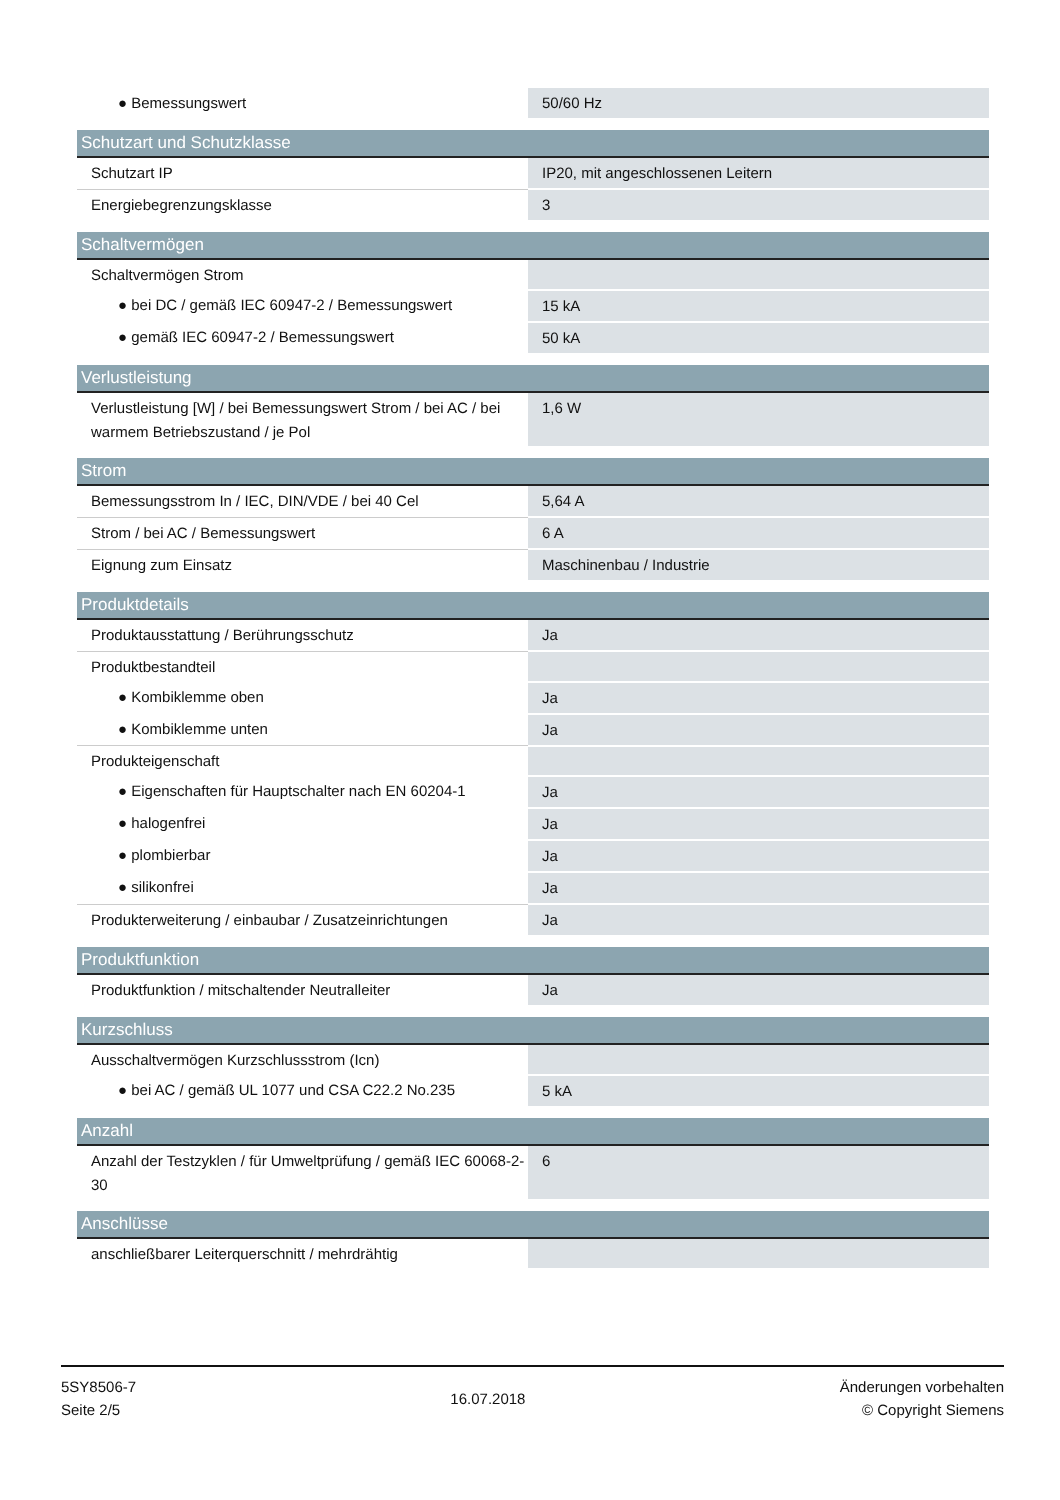| ● Bemessungswert | 50/60 Hz |
| Schutzart und Schutzklasse | |
| Schutzart IP | IP20, mit angeschlossenen Leitern |
| Energiebegrenzungsklasse | 3 |
| Schaltvermögen | |
| Schaltvermögen Strom | |
| ● bei DC / gemäß IEC 60947-2 / Bemessungswert | 15 kA |
| ● gemäß IEC 60947-2 / Bemessungswert | 50 kA |
| Verlustleistung | |
| Verlustleistung [W] / bei Bemessungswert Strom / bei AC / bei warmem Betriebszustand / je Pol | 1,6 W |
| Strom | |
| Bemessungsstrom In / IEC, DIN/VDE / bei 40 Cel | 5,64 A |
| Strom / bei AC / Bemessungswert | 6 A |
| Eignung zum Einsatz | Maschinenbau / Industrie |
| Produktdetails | |
| Produktausstattung / Berührungsschutz | Ja |
| Produktbestandteil | |
| ● Kombiklemme oben | Ja |
| ● Kombiklemme unten | Ja |
| Produkteigenschaft | |
| ● Eigenschaften für Hauptschalter nach EN 60204-1 | Ja |
| ● halogenfrei | Ja |
| ● plombierbar | Ja |
| ● silikonfrei | Ja |
| Produkterweiterung / einbaubar / Zusatzeinrichtungen | Ja |
| Produktfunktion | |
| Produktfunktion / mitschaltender Neutralleiter | Ja |
| Kurzschluss | |
| Ausschaltvermögen Kurzschlussstrom (Icn) | |
| ● bei AC / gemäß UL 1077 und CSA C22.2 No.235 | 5 kA |
| Anzahl | |
| Anzahl der Testzyklen / für Umweltprüfung / gemäß IEC 60068-2-30 | 6 |
| Anschlüsse | |
| anschließbarer Leiterquerschnitt / mehrdrähtig | |
5SY8506-7
Seite 2/5
16.07.2018
Änderungen vorbehalten
© Copyright Siemens